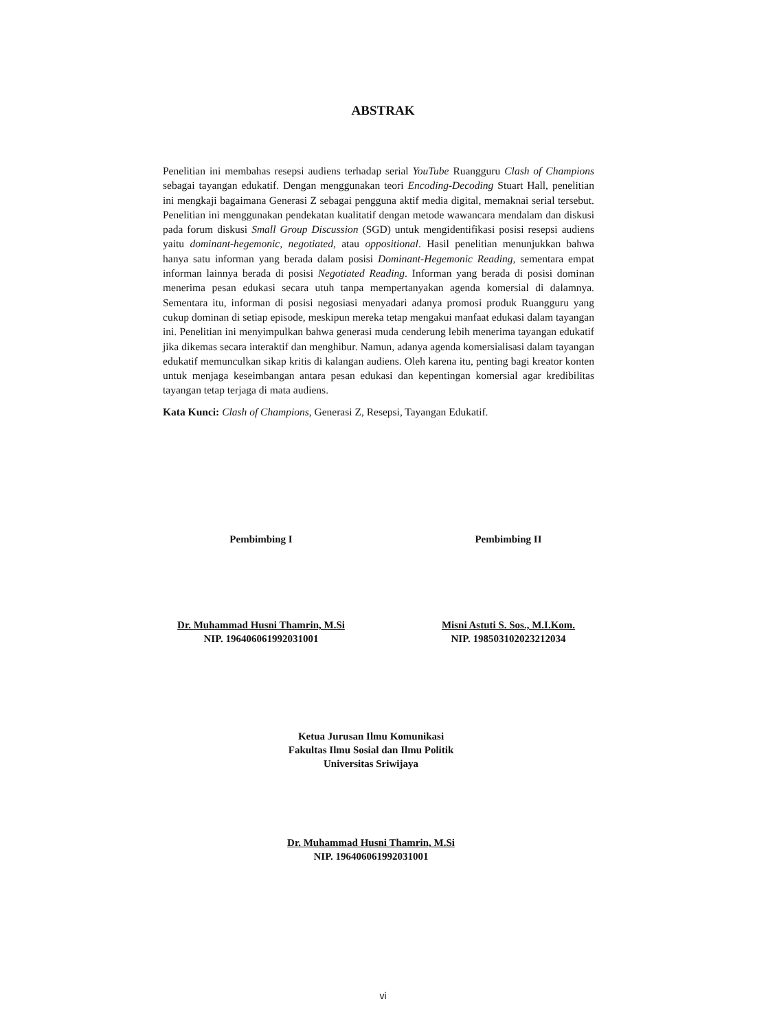ABSTRAK
Penelitian ini membahas resepsi audiens terhadap serial YouTube Ruangguru Clash of Champions sebagai tayangan edukatif. Dengan menggunakan teori Encoding-Decoding Stuart Hall, penelitian ini mengkaji bagaimana Generasi Z sebagai pengguna aktif media digital, memaknai serial tersebut. Penelitian ini menggunakan pendekatan kualitatif dengan metode wawancara mendalam dan diskusi pada forum diskusi Small Group Discussion (SGD) untuk mengidentifikasi posisi resepsi audiens yaitu dominant-hegemonic, negotiated, atau oppositional. Hasil penelitian menunjukkan bahwa hanya satu informan yang berada dalam posisi Dominant-Hegemonic Reading, sementara empat informan lainnya berada di posisi Negotiated Reading. Informan yang berada di posisi dominan menerima pesan edukasi secara utuh tanpa mempertanyakan agenda komersial di dalamnya. Sementara itu, informan di posisi negosiasi menyadari adanya promosi produk Ruangguru yang cukup dominan di setiap episode, meskipun mereka tetap mengakui manfaat edukasi dalam tayangan ini. Penelitian ini menyimpulkan bahwa generasi muda cenderung lebih menerima tayangan edukatif jika dikemas secara interaktif dan menghibur. Namun, adanya agenda komersialisasi dalam tayangan edukatif memunculkan sikap kritis di kalangan audiens. Oleh karena itu, penting bagi kreator konten untuk menjaga keseimbangan antara pesan edukasi dan kepentingan komersial agar kredibilitas tayangan tetap terjaga di mata audiens.
Kata Kunci: Clash of Champions, Generasi Z, Resepsi, Tayangan Edukatif.
Pembimbing I
Dr. Muhammad Husni Thamrin, M.Si
NIP. 196406061992031001
Pembimbing II
Misni Astuti S. Sos., M.I.Kom.
NIP. 198503102023212034
Ketua Jurusan Ilmu Komunikasi
Fakultas Ilmu Sosial dan Ilmu Politik
Universitas Sriwijaya
Dr. Muhammad Husni Thamrin, M.Si
NIP. 196406061992031001
vi